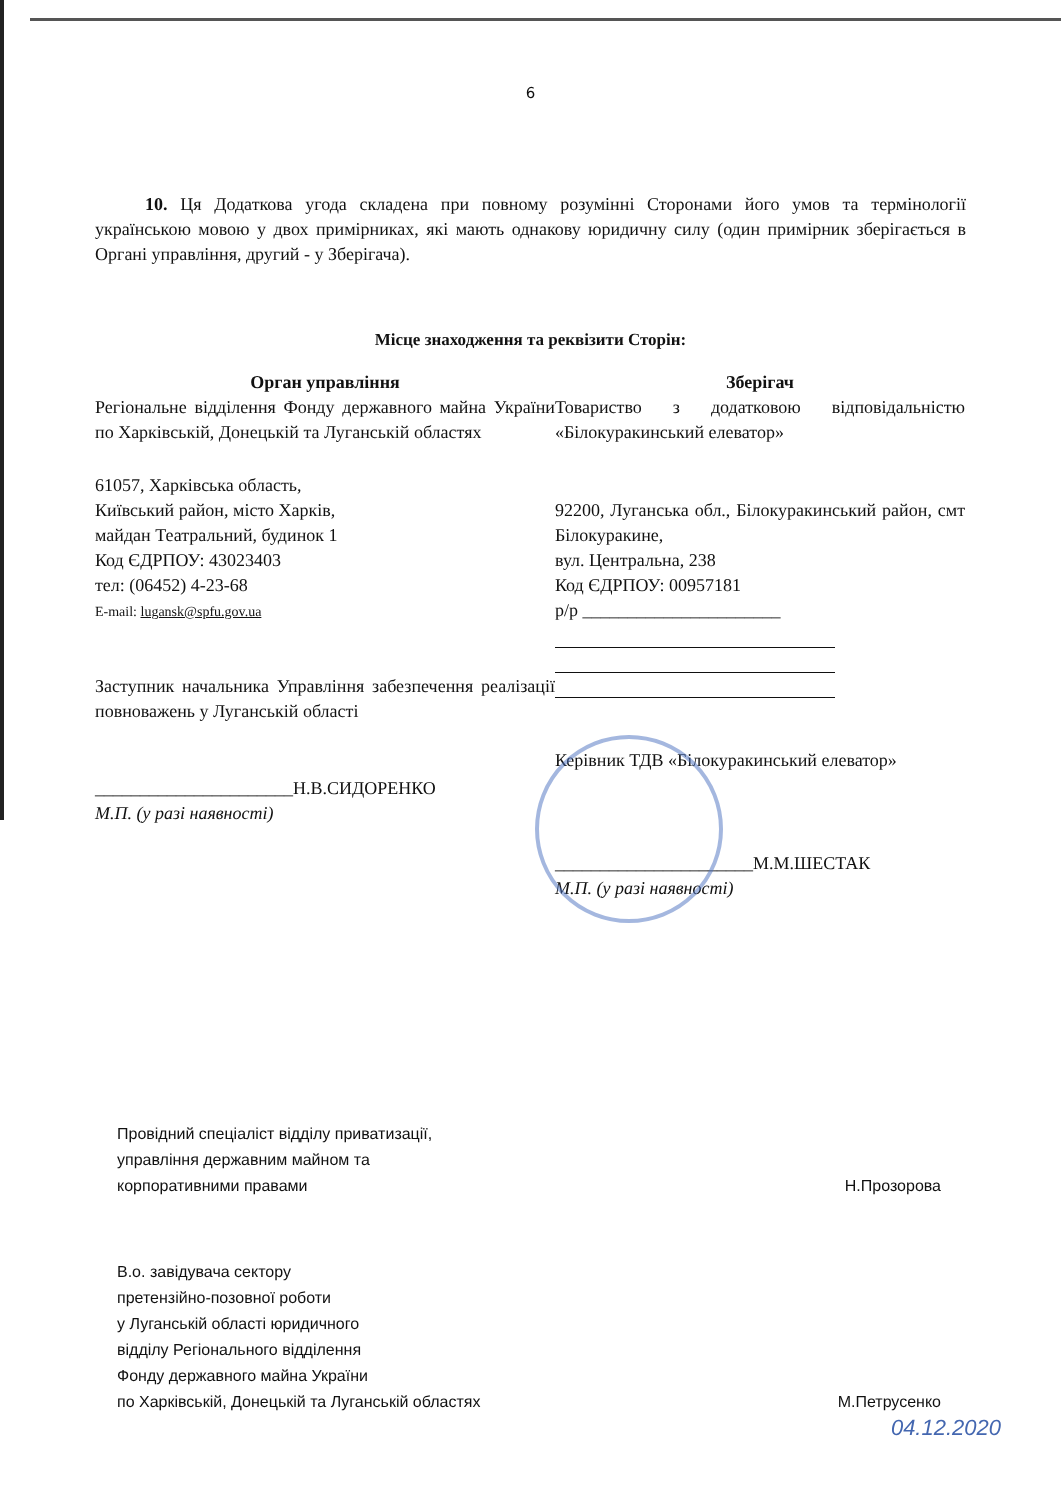6
10. Ця Додаткова угода складена при повному розумінні Сторонами його умов та термінології українською мовою у двох примірниках, які мають однакову юридичну силу (один примірник зберігається в Органі управління, другий - у Зберігача).
Місце знаходження та реквізити Сторін:
Орган управління
Регіональне відділення Фонду державного майна України по Харківській, Донецькій та Луганській областях
61057, Харківська область,
Київський район, місто Харків,
майдан Театральний, будинок 1
Код ЄДРПОУ: 43023403
тел: (06452) 4-23-68
E-mail: lugansk@spfu.gov.ua
Заступник начальника Управління забезпечення реалізації повноважень у Луганській області
______________________Н.В.СИДОРЕНКО
М.П. (у разі наявності)
Зберігач
Товариство з додатковою відповідальністю «Білокуракинський елеватор»
92200, Луганська обл., Білокуракинський район, смт Білокуракине,
вул. Центральна, 238
Код ЄДРПОУ: 00957181
р/р ______________________
Керівник ТДВ «Білокуракинський елеватор»
______________________М.М.ШЕСТАК
М.П. (у разі наявності)
Провідний спеціаліст відділу приватизації,
управління державним майном та
корпоративними правами
Н.Прозорова
В.о. завідувача сектору
претензійно-позовної роботи
у Луганській області юридичного
відділу Регіонального відділення
Фонду державного майна України
по Харківській, Донецькій та Луганській областях
М.Петрусенко
04.12.2020